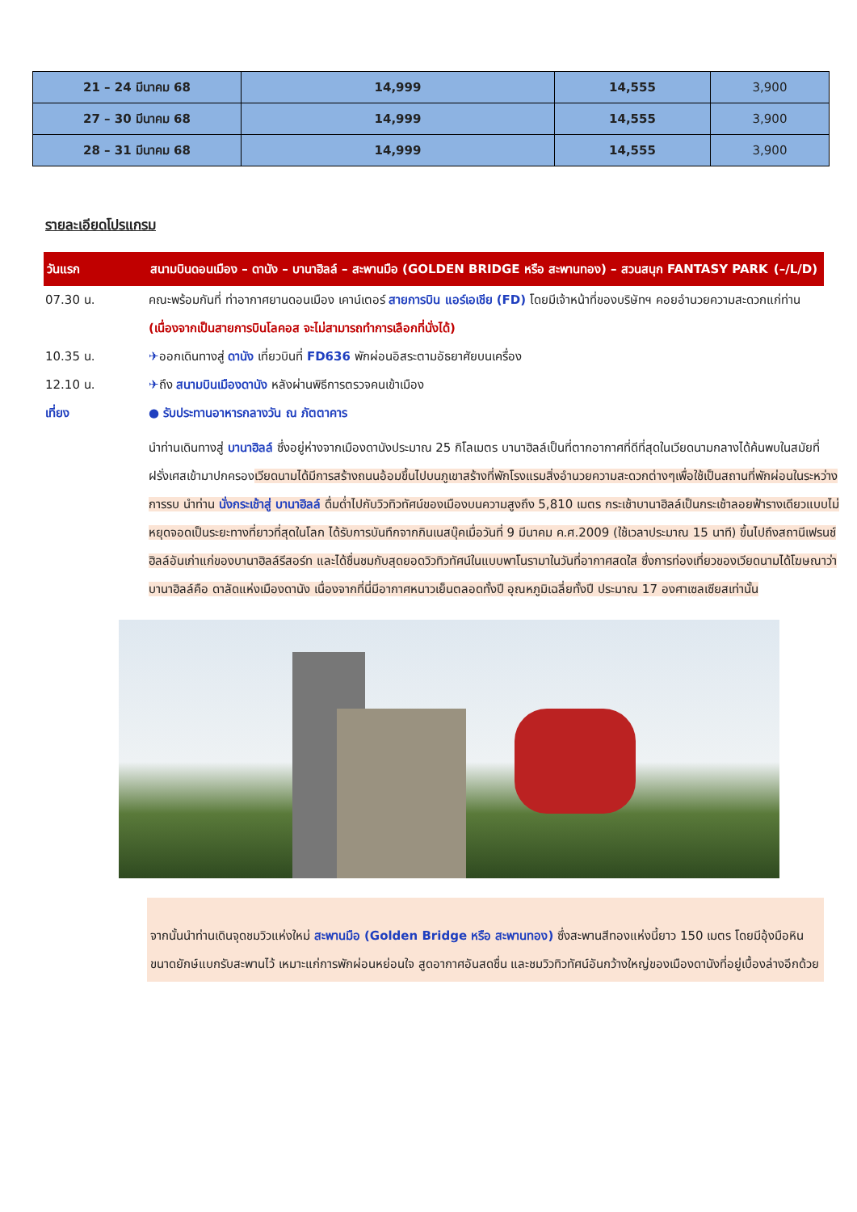| 21 – 24 มีนาคม 68 | 14,999 | 14,555 | 3,900 |
| 27 – 30 มีนาคม 68 | 14,999 | 14,555 | 3,900 |
| 28 – 31 มีนาคม 68 | 14,999 | 14,555 | 3,900 |
รายละเอียดโปรแกรม
วันแรก สนามบินดอนเมือง – ดานัง – บานาฮิลล์ – สะพานมือ (GOLDEN BRIDGE หรือ สะพานทอง) – สวนสนุก FANTASY PARK (–/L/D)
07.30 น. คณะพร้อมกันที่ ท่าอากาศยานดอนเมือง เคาน์เตอร์ สายการบิน แอร์เอเชีย (FD) โดยมีเจ้าหน้าที่ของบริษัทฯ คอยอำนวยความสะดวกแก่ท่าน (เนื่องจากเป็นสายการบินโลคอส จะไม่สามารถทำการเลือกที่นั่งได้)
10.35 น. ✈ออกเดินทางสู่ ดานัง เที่ยวบินที่ FD636 พักผ่อนอิสระตามอัธยาศัยบนเครื่อง
12.10 น. ✈ถึง สนามบินเมืองดานัง หลังผ่านพิธีการตรวจคนเข้าเมือง
เที่ยง ● รับประทานอาหารกลางวัน ณ ภัตตาคาร
นำท่านเดินทางสู่ บานาฮิลล์ ซึ่งอยู่ห่างจากเมืองดานังประมาณ 25 กิโลเมตร บานาฮิลล์เป็นที่ตากอากาศที่ดีที่สุดในเวียดนามกลางได้ค้นพบในสมัยที่ฝรั่งเศสเข้ามาปกครองเวียดนามได้มีการสร้างถนนอ้อมขึ้นไปบนภูเขาสร้างที่พักโรงแรมสิ่งอำนวยความสะดวกต่างๆเพื่อใช้เป็นสถานที่พักผ่อนในระหว่างการรบ นำท่าน นั่งกระเช้าสู่ บานาฮิลล์ ดื่มด่ำไปกับวิวทิวทัศน์ของเมืองบนความสูงถึง 5,810 เมตร กระเช้าบานาฮิลล์เป็นกระเช้าลอยฟ้ารางเดียวแบบไม่หยุดจอดเป็นระยะทางที่ยาวที่สุดในโลก ได้รับการบันทึกจากกินเนสบุ๊คเมื่อวันที่ 9 มีนาคม ค.ศ.2009 (ใช้เวลาประมาณ 15 นาที) ขึ้นไปถึงสถานีเฟรนช์ฮิลล์อันเก่าแก่ของบานาฮิลล์รีสอร์ท และได้ชื่นชมกับสุดยอดวิวทิวทัศน์ในแบบพาโนรามาในวันที่อากาศสดใส ซึ่งการท่องเที่ยวของเวียดนามได้โฆษณาว่าบานาฮิลล์คือ ดาลัดแห่งเมืองดานัง เนื่องจากที่นี่มีอากาศหนาวเย็นตลอดทั้งปี อุณหภูมิเฉลี่ยทั้งปี ประมาณ 17 องศาเซลเซียสเท่านั้น
จากนั้นนำท่านเดินจุดชมวิวแห่งใหม่ สะพานมือ (Golden Bridge หรือ สะพานทอง) ซึ่งสะพานสีทองแห่งนี้ยาว 150 เมตร โดยมีอุ้งมือหินขนาดยักษ์แบกรับสะพานไว้ เหมาะแก่การพักผ่อนหย่อนใจ สูดอากาศอันสดชื่น และชมวิวทิวทัศน์อันกว้างใหญ่ของเมืองดานังที่อยู่เบื้องล่างอีกด้วย